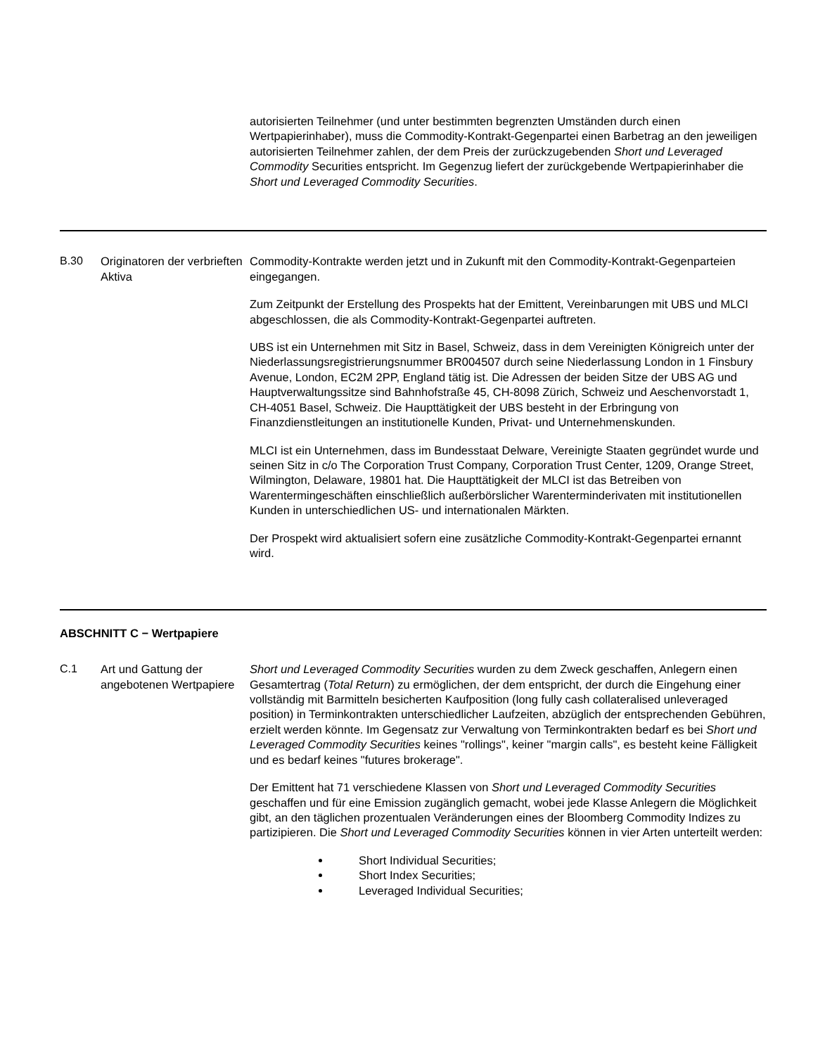| | | autorisierten Teilnehmer (und unter bestimmten begrenzten Umständen durch einen Wertpapierinhaber), muss die Commodity-Kontrakt-Gegenpartei einen Barbetrag an den jeweiligen autorisierten Teilnehmer zahlen, der dem Preis der zurückzugebenden Short und Leveraged Commodity Securities entspricht. Im Gegenzug liefert der zurückgebende Wertpapierinhaber die Short und Leveraged Commodity Securities . |
| B.30 | Originatoren der verbrieften Aktiva | Commodity-Kontrakte werden jetzt und in Zukunft mit den Commodity-Kontrakt-Gegenparteien eingegangen. Zum Zeitpunkt der Erstellung des Prospekts hat der Emittent, Vereinbarungen mit UBS und MLCI abgeschlossen, die als Commodity-Kontrakt-Gegenpartei auftreten. UBS ist ein Unternehmen mit Sitz in Basel, Schweiz, dass in dem Vereinigten Königreich unter der Niederlassungsregistrierungsnummer BR004507 durch seine Niederlassung London in 1 Finsbury Avenue, London, EC2M 2PP, England tätig ist. Die Adressen der beiden Sitze der UBS AG und Hauptverwaltungssitze sind Bahnhofstraße 45, CH-8098 Zürich, Schweiz und Aeschenvorstadt 1, CH-4051 Basel, Schweiz. Die Haupttätigkeit der UBS besteht in der Erbringung von Finanzdienstleitungen an institutionelle Kunden, Privat- und Unternehmenskunden. MLCI ist ein Unternehmen, dass im Bundesstaat Delware, Vereinigte Staaten gegründet wurde und seinen Sitz in c/o The Corporation Trust Company, Corporation Trust Center, 1209, Orange Street, Wilmington, Delaware, 19801 hat. Die Haupttätigkeit der MLCI ist das Betreiben von Warentermingeschäften einschließlich außerbörslicher Warenterminderivaten mit institutionellen Kunden in unterschiedlichen US- und internationalen Märkten. Der Prospekt wird aktualisiert sofern eine zusätzliche Commodity-Kontrakt-Gegenpartei ernannt wird. |
| ABSCHNITT C − Wertpapiere | | |
| C.1 | Art und Gattung der angebotenen Wertpapiere | Short und Leveraged Commodity Securities wurden zu dem Zweck geschaffen, Anlegern einen Gesamtertrag ( Total Return ) zu ermöglichen, der dem entspricht, der durch die Eingehung einer vollständig mit Barmitteln besicherten Kaufposition (long fully cash collateralised unleveraged position) in Terminkontrakten unterschiedlicher Laufzeiten, abzüglich der entsprechenden Gebühren, erzielt werden könnte. Im Gegensatz zur Verwaltung von Terminkontrakten bedarf es bei Short und Leveraged Commodity Securities keines "rollings", keiner "margin calls", es besteht keine Fälligkeit und es bedarf keines "futures brokerage". Der Emittent hat 71 verschiedene Klassen von Short und Leveraged Commodity Securities geschaffen und für eine Emission zugänglich gemacht, wobei jede Klasse Anlegern die Möglichkeit gibt, an den täglichen prozentualen Veränderungen eines der Bloomberg Commodity Indizes zu partizipieren. Die Short und Leveraged Commodity Securities können in vier Arten unterteilt werden: Short Individual Securities; Short Index Securities; Leveraged Individual Securities; |